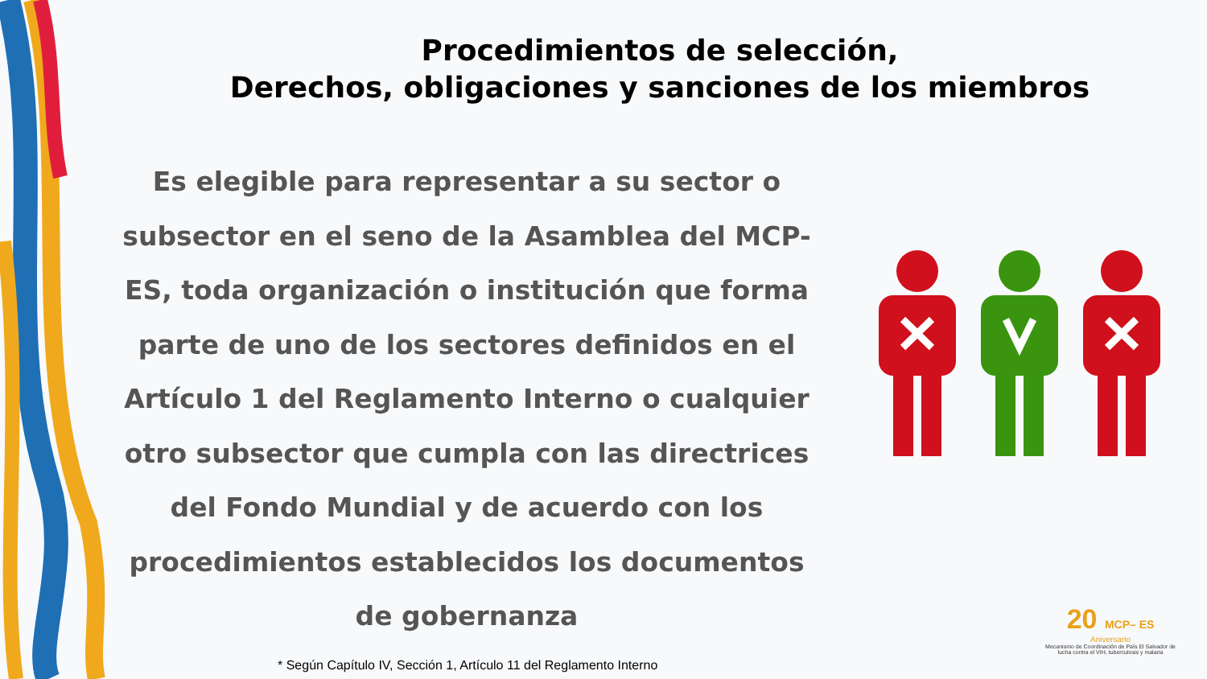Procedimientos de selección,
Derechos, obligaciones y sanciones de los miembros
Es elegible para representar a su sector o subsector en el seno de la Asamblea del MCP- ES, toda organización o institución que forma parte de uno de los sectores definidos en el Artículo 1 del Reglamento Interno o cualquier otro subsector que cumpla con las directrices del Fondo Mundial y de acuerdo con los procedimientos establecidos los documentos de gobernanza
* Según Capítulo IV, Sección 1, Artículo 11 del Reglamento Interno
20 MCP– ES
Aniversario
Mecanismo de Coordinación de País El Salvador de lucha contra el VIH, tuberculosis y malaria